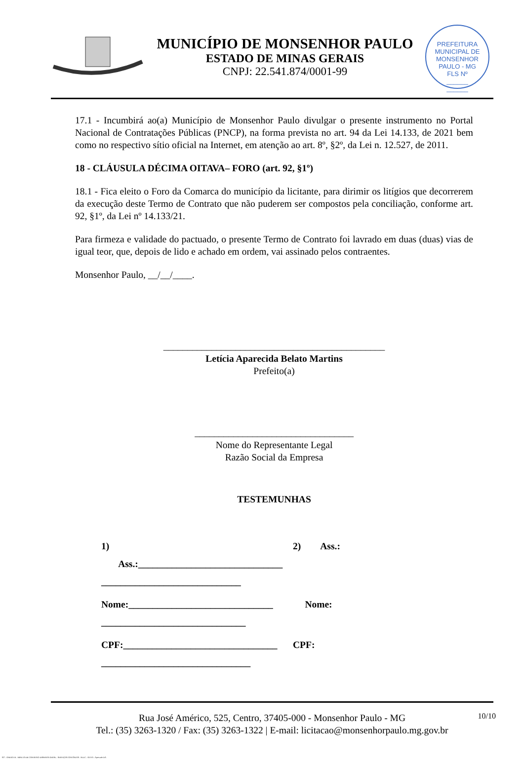MUNICÍPIO DE MONSENHOR PAULO
ESTADO DE MINAS GERAIS
CNPJ: 22.541.874/0001-99
PREFEITURA MUNICIPAL DE MONSENHOR PAULO - MG
FLS Nº
______
______
17.1 - Incumbirá ao(a) Município de Monsenhor Paulo divulgar o presente instrumento no Portal Nacional de Contratações Públicas (PNCP), na forma prevista no art. 94 da Lei 14.133, de 2021 bem como no respectivo sítio oficial na Internet, em atenção ao art. 8º, §2º, da Lei n. 12.527, de 2011.
18 - CLÁUSULA DÉCIMA OITAVA– FORO (art. 92, §1º)
18.1 - Fica eleito o Foro da Comarca do município da licitante, para dirimir os litígios que decorrerem da execução deste Termo de Contrato que não puderem ser compostos pela conciliação, conforme art. 92, §1º, da Lei nº 14.133/21.
Para firmeza e validade do pactuado, o presente Termo de Contrato foi lavrado em duas (duas) vias de igual teor, que, depois de lido e achado em ordem, vai assinado pelos contraentes.
Monsenhor Paulo, __/__/____.
______________________________________________
Letícia Aparecida Belato Martins
Prefeito(a)
_________________________________
Nome do Representante Legal
Razão Social da Empresa
TESTEMUNHAS
1) Ass.:______________________________
_____________________________
2) Ass.:
Nome:______________________________
______________________________
Nome:
CPF:________________________________
_______________________________
CPF:
10/10 Rua José Américo, 525, Centro, 37405-000 - Monsenhor Paulo - MG
Tel.: (35) 3263-1320 / Fax: (35) 3263-1322 | E-mail: licitacao@monsenhorpaulo.mg.gov.br
827 - ANEXO III - MINUTA DE CONTRATO DISPENSA GERAL - SERVIÇOS CONTÍNUOS - NLLC - ATIVO - Aprovado DA